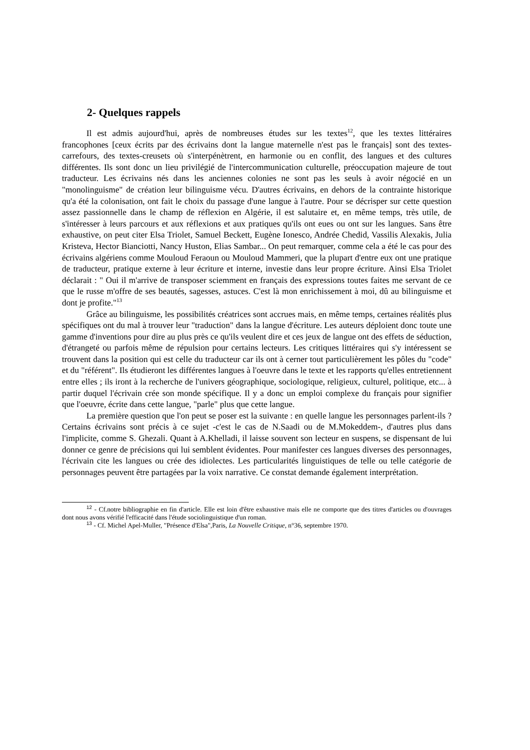2- Quelques rappels
Il est admis aujourd'hui, après de nombreuses études sur les textes<sup>12</sup>, que les textes littéraires francophones [ceux écrits par des écrivains dont la langue maternelle n'est pas le français] sont des textes-carrefours, des textes-creusets où s'interpénètrent, en harmonie ou en conflit, des langues et des cultures différentes. Ils sont donc un lieu privilégié de l'intercommunication culturelle, préoccupation majeure de tout traducteur. Les écrivains nés dans les anciennes colonies ne sont pas les seuls à avoir négocié en un "monolinguisme" de création leur bilinguisme vécu. D'autres écrivains, en dehors de la contrainte historique qu'a été la colonisation, ont fait le choix du passage d'une langue à l'autre. Pour se décrisper sur cette question assez passionnelle dans le champ de réflexion en Algérie, il est salutaire et, en même temps, très utile, de s'intéresser à leurs parcours et aux réflexions et aux pratiques qu'ils ont eues ou ont sur les langues. Sans être exhaustive, on peut citer Elsa Triolet, Samuel Beckett, Eugène Ionesco, Andrée Chedid, Vassilis Alexakis, Julia Kristeva, Hector Bianciotti, Nancy Huston, Elias Sambar... On peut remarquer, comme cela a été le cas pour des écrivains algériens comme Mouloud Feraoun ou Mouloud Mammeri, que la plupart d'entre eux ont une pratique de traducteur, pratique externe à leur écriture et interne, investie dans leur propre écriture. Ainsi Elsa Triolet déclarait : " Oui il m'arrive de transposer sciemment en français des expressions toutes faites me servant de ce que le russe m'offre de ses beautés, sagesses, astuces. C'est là mon enrichissement à moi, dû au bilinguisme et dont je profite."<sup>13</sup>
Grâce au bilinguisme, les possibilités créatrices sont accrues mais, en même temps, certaines réalités plus spécifiques ont du mal à trouver leur "traduction" dans la langue d'écriture. Les auteurs déploient donc toute une gamme d'inventions pour dire au plus près ce qu'ils veulent dire et ces jeux de langue ont des effets de séduction, d'étrangeté ou parfois même de répulsion pour certains lecteurs. Les critiques littéraires qui s'y intéressent se trouvent dans la position qui est celle du traducteur car ils ont à cerner tout particulièrement les pôles du "code" et du "référent". Ils étudieront les différentes langues à l'oeuvre dans le texte et les rapports qu'elles entretiennent entre elles ; ils iront à la recherche de l'univers géographique, sociologique, religieux, culturel, politique, etc... à partir duquel l'écrivain crée son monde spécifique. Il y a donc un emploi complexe du français pour signifier que l'oeuvre, écrite dans cette langue, "parle" plus que cette langue.
La première question que l'on peut se poser est la suivante : en quelle langue les personnages parlent-ils ? Certains écrivains sont précis à ce sujet -c'est le cas de N.Saadi ou de M.Mokeddem-, d'autres plus dans l'implicite, comme S. Ghezali. Quant à A.Khelladi, il laisse souvent son lecteur en suspens, se dispensant de lui donner ce genre de précisions qui lui semblent évidentes. Pour manifester ces langues diverses des personnages, l'écrivain cite les langues ou crée des idiolectes. Les particularités linguistiques de telle ou telle catégorie de personnages peuvent être partagées par la voix narrative. Ce constat demande également interprétation.
<sup>12</sup> - Cf.notre bibliographie en fin d'article. Elle est loin d'être exhaustive mais elle ne comporte que des titres d'articles ou d'ouvrages dont nous avons vérifié l'efficacité dans l'étude sociolinguistique d'un roman.
<sup>13</sup> - Cf. Michel Apel-Muller, "Présence d'Elsa",Paris, La Nouvelle Critique, n°36, septembre 1970.